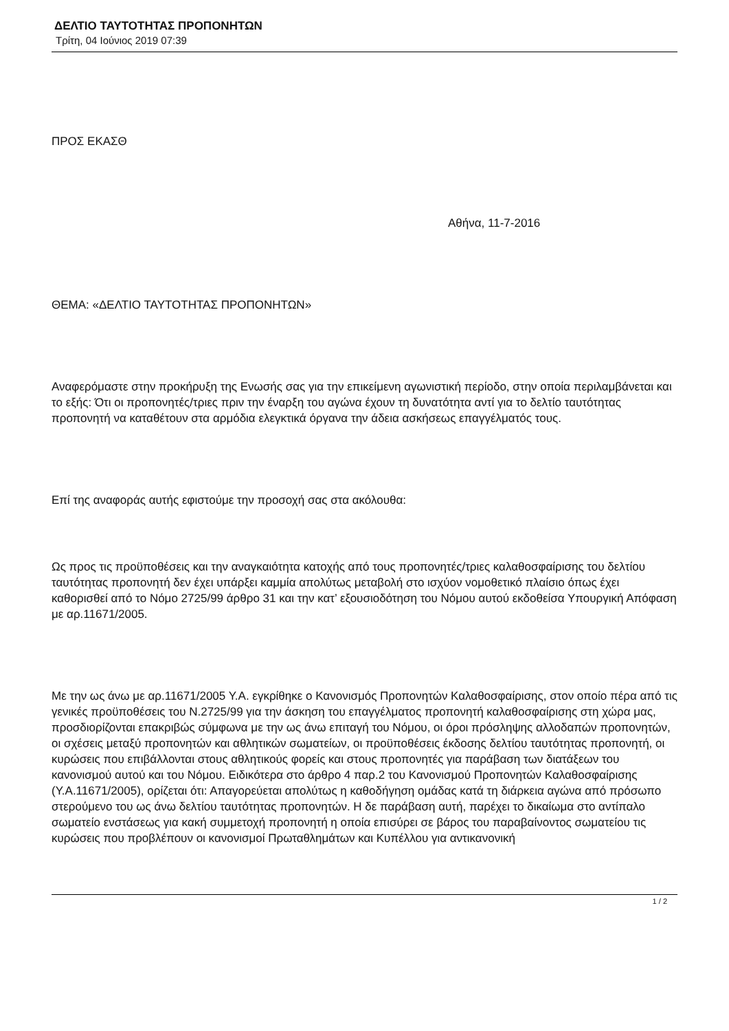ΔΕΛΤΙΟ ΤΑΥΤΟΤΗΤΑΣ ΠΡΟΠΟΝΗΤΩΝ
Τρίτη, 04 Ιούνιος 2019 07:39
ΠΡΟΣ ΕΚΑΣΘ
Αθήνα, 11-7-2016
ΘΕΜΑ: «ΔΕΛΤΙΟ ΤΑΥΤΟΤΗΤΑΣ ΠΡΟΠΟΝΗΤΩΝ»
Αναφερόμαστε στην προκήρυξη της Ενωσής σας για την επικείμενη αγωνιστική περίοδο, στην οποία περιλαμβάνεται και το εξής: Ότι οι προπονητές/τριες πριν την έναρξη του αγώνα έχουν τη δυνατότητα αντί για το δελτίο ταυτότητας προπονητή να καταθέτουν στα αρμόδια ελεγκτικά όργανα την άδεια ασκήσεως επαγγέλματός τους.
Επί της αναφοράς αυτής εφιστούμε την προσοχή σας στα ακόλουθα:
Ως προς τις προϋποθέσεις και την αναγκαιότητα κατοχής από τους προπονητές/τριες καλαθοσφαίρισης του δελτίου ταυτότητας προπονητή δεν έχει υπάρξει καμμία απολύτως μεταβολή στο ισχύον νομοθετικό πλαίσιο όπως έχει καθορισθεί από το Νόμο 2725/99 άρθρο 31 και την κατ’ εξουσιοδότηση του Νόμου αυτού εκδοθείσα Υπουργική Απόφαση με αρ.11671/2005.
Με την ως άνω με αρ.11671/2005 Υ.Α. εγκρίθηκε ο Κανονισμός Προπονητών Καλαθοσφαίρισης, στον οποίο πέρα από τις γενικές προϋποθέσεις του Ν.2725/99 για την άσκηση του επαγγέλματος προπονητή καλαθοσφαίρισης στη χώρα μας, προσδιορίζονται επακριβώς σύμφωνα με την ως άνω επιταγή του Νόμου, οι όροι πρόσληψης αλλοδαπών προπονητών, οι σχέσεις μεταξύ προπονητών και αθλητικών σωματείων, οι προϋποθέσεις έκδοσης δελτίου ταυτότητας προπονητή, οι κυρώσεις που επιβάλλονται στους αθλητικούς φορείς και στους προπονητές για παράβαση των διατάξεων του κανονισμού αυτού και του Νόμου. Ειδικότερα στο άρθρο 4 παρ.2 του Κανονισμού Προπονητών Καλαθοσφαίρισης (Υ.Α.11671/2005), ορίζεται ότι: Απαγορεύεται απολύτως η καθοδήγηση ομάδας κατά τη διάρκεια αγώνα από πρόσωπο στερούμενο του ως άνω δελτίου ταυτότητας προπονητών. Η δε παράβαση αυτή, παρέχει το δικαίωμα στο αντίπαλο σωματείο ενστάσεως για κακή συμμετοχή προπονητή η οποία επισύρει σε βάρος του παραβαίνοντος σωματείου τις κυρώσεις που προβλέπουν οι κανονισμοί Πρωταθλημάτων και Κυπέλλου για αντικανονική
1 / 2